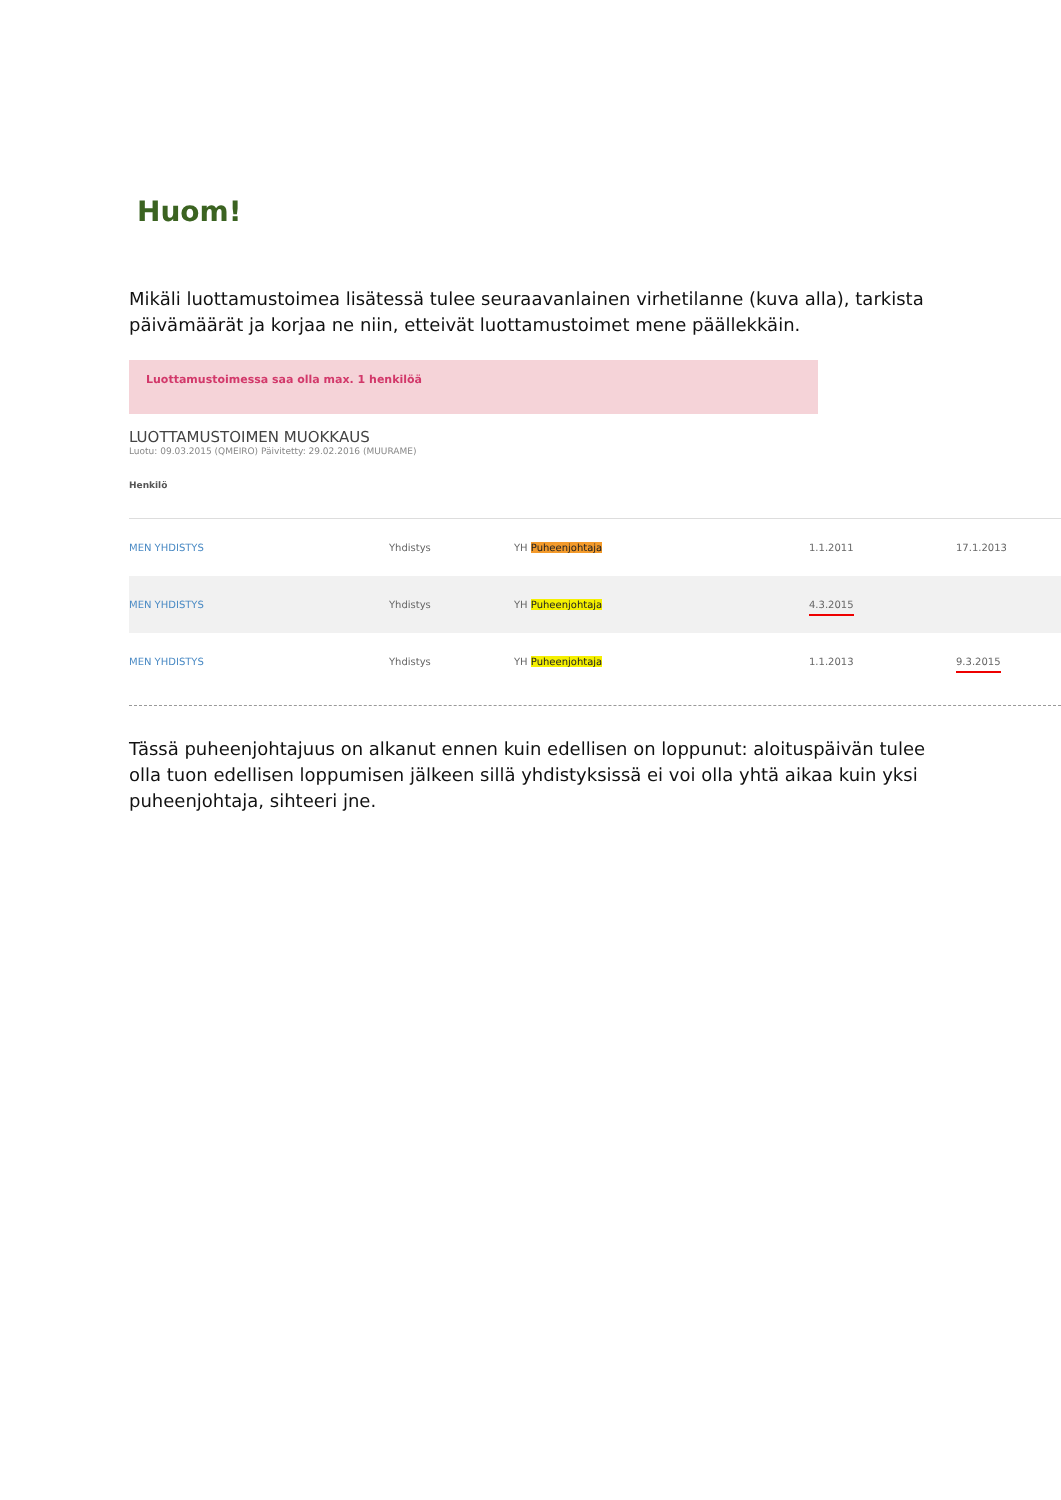Huom!
Mikäli luottamustoimea lisätessä tulee seuraavanlainen virhetilanne (kuva alla), tarkista päivämäärät ja korjaa ne niin, etteivät luottamustoimet mene päällekkäin.
Luottamustoimessa saa olla max. 1 henkilöä
LUOTTAMUSTOIMEN MUOKKAUS
Luotu: 09.03.2015 (QMEIRO) Päivitetty: 29.02.2016 (MUURAME)
Henkilö
| MEN YHDISTYS | Yhdistys | YH Puheenjohtaja | 1.1.2011 | 17.1.2013 |
| MEN YHDISTYS | Yhdistys | YH Puheenjohtaja | 4.3.2015 | |
| MEN YHDISTYS | Yhdistys | YH Puheenjohtaja | 1.1.2013 | 9.3.2015 |
Tässä puheenjohtajuus on alkanut ennen kuin edellisen on loppunut: aloituspäivän tulee olla tuon edellisen loppumisen jälkeen sillä yhdistyksissä ei voi olla yhtä aikaa kuin yksi puheenjohtaja, sihteeri jne.